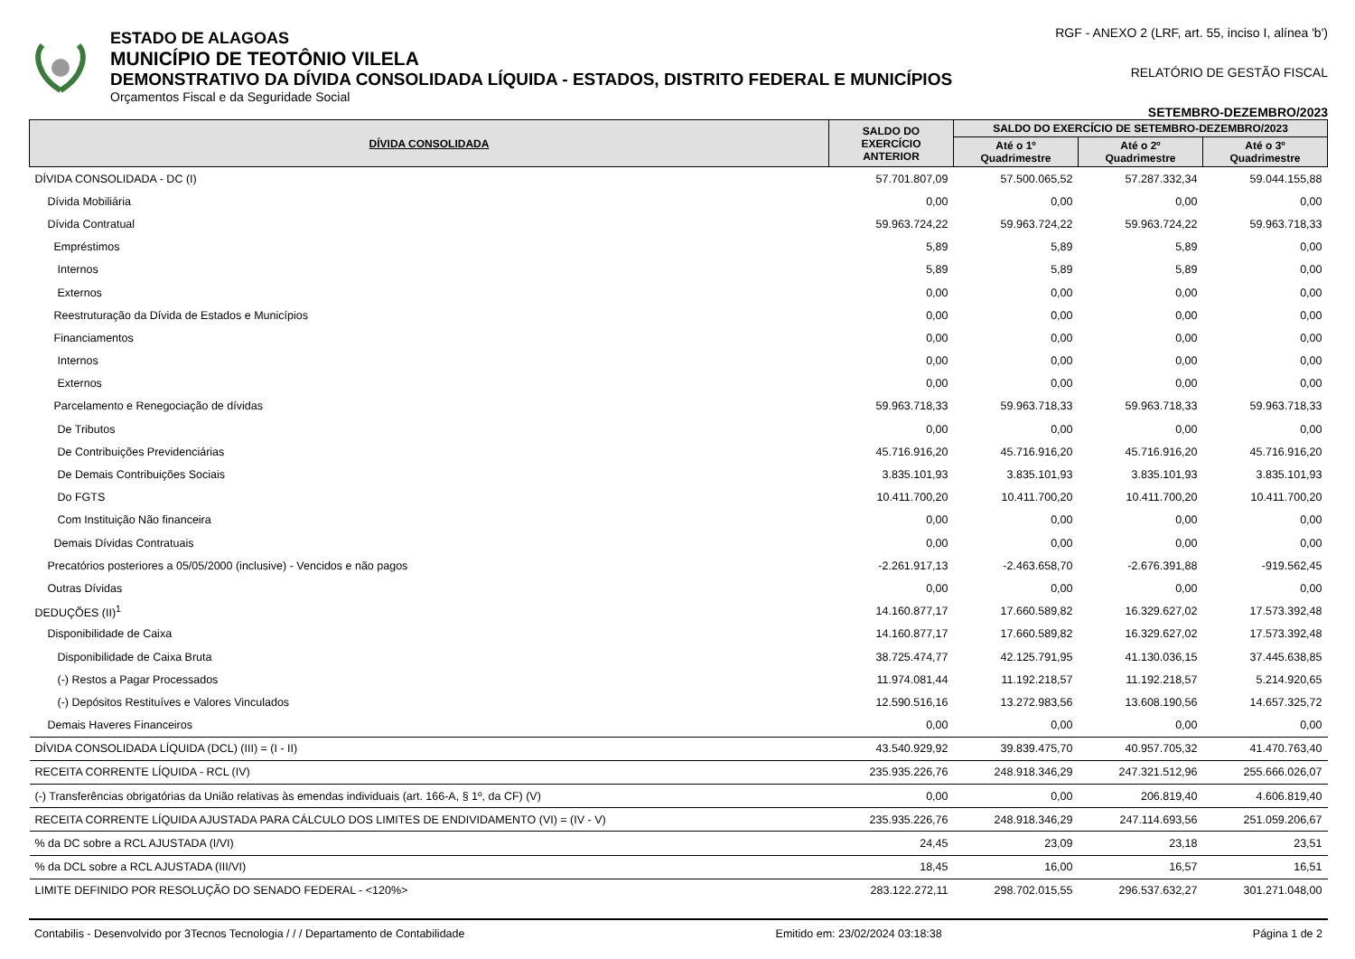ESTADO DE ALAGOAS
MUNICÍPIO DE TEOTÔNIO VILELA
DEMONSTRATIVO DA DÍVIDA CONSOLIDADA LÍQUIDA - ESTADOS, DISTRITO FEDERAL E MUNICÍPIOS
Orçamentos Fiscal e da Seguridade Social
RGF - ANEXO 2 (LRF, art. 55, inciso I, alínea 'b')
RELATÓRIO DE GESTÃO FISCAL
SETEMBRO-DEZEMBRO/2023
| DÍVIDA CONSOLIDADA | SALDO DO EXERCÍCIO ANTERIOR | SALDO DO EXERCÍCIO DE SETEMBRO-DEZEMBRO/2023 | | |
| --- | --- | --- | --- | --- |
| | | Até o 1º Quadrimestre | Até o 2º Quadrimestre | Até o 3º Quadrimestre |
| DÍVIDA CONSOLIDADA - DC (I) | 57.701.807,09 | 57.500.065,52 | 57.287.332,34 | 59.044.155,88 |
| Dívida Mobiliária | 0,00 | 0,00 | 0,00 | 0,00 |
| Dívida Contratual | 59.963.724,22 | 59.963.724,22 | 59.963.724,22 | 59.963.718,33 |
| Empréstimos | 5,89 | 5,89 | 5,89 | 0,00 |
| Internos | 5,89 | 5,89 | 5,89 | 0,00 |
| Externos | 0,00 | 0,00 | 0,00 | 0,00 |
| Reestruturação da Dívida de Estados e Municípios | 0,00 | 0,00 | 0,00 | 0,00 |
| Financiamentos | 0,00 | 0,00 | 0,00 | 0,00 |
| Internos | 0,00 | 0,00 | 0,00 | 0,00 |
| Externos | 0,00 | 0,00 | 0,00 | 0,00 |
| Parcelamento e Renegociação de dívidas | 59.963.718,33 | 59.963.718,33 | 59.963.718,33 | 59.963.718,33 |
| De Tributos | 0,00 | 0,00 | 0,00 | 0,00 |
| De Contribuições Previdenciárias | 45.716.916,20 | 45.716.916,20 | 45.716.916,20 | 45.716.916,20 |
| De Demais Contribuições Sociais | 3.835.101,93 | 3.835.101,93 | 3.835.101,93 | 3.835.101,93 |
| Do FGTS | 10.411.700,20 | 10.411.700,20 | 10.411.700,20 | 10.411.700,20 |
| Com Instituição Não financeira | 0,00 | 0,00 | 0,00 | 0,00 |
| Demais Dívidas Contratuais | 0,00 | 0,00 | 0,00 | 0,00 |
| Precatórios posteriores a 05/05/2000 (inclusive) - Vencidos e não pagos | -2.261.917,13 | -2.463.658,70 | -2.676.391,88 | -919.562,45 |
| Outras Dívidas | 0,00 | 0,00 | 0,00 | 0,00 |
| DEDUÇÕES (II)<sup>1</sup> | 14.160.877,17 | 17.660.589,82 | 16.329.627,02 | 17.573.392,48 |
| Disponibilidade de Caixa | 14.160.877,17 | 17.660.589,82 | 16.329.627,02 | 17.573.392,48 |
| Disponibilidade de Caixa Bruta | 38.725.474,77 | 42.125.791,95 | 41.130.036,15 | 37.445.638,85 |
| (-) Restos a Pagar Processados | 11.974.081,44 | 11.192.218,57 | 11.192.218,57 | 5.214.920,65 |
| (-) Depósitos Restituíves e Valores Vinculados | 12.590.516,16 | 13.272.983,56 | 13.608.190,56 | 14.657.325,72 |
| Demais Haveres Financeiros | 0,00 | 0,00 | 0,00 | 0,00 |
| DÍVIDA CONSOLIDADA LÍQUIDA (DCL) (III) = (I - II) | 43.540.929,92 | 39.839.475,70 | 40.957.705,32 | 41.470.763,40 |
| RECEITA CORRENTE LÍQUIDA - RCL (IV) | 235.935.226,76 | 248.918.346,29 | 247.321.512,96 | 255.666.026,07 |
| (-) Transferências obrigatórias da União relativas às emendas individuais (art. 166-A, § 1º, da CF) (V) | 0,00 | 0,00 | 206.819,40 | 4.606.819,40 |
| RECEITA CORRENTE LÍQUIDA AJUSTADA PARA CÁLCULO DOS LIMITES DE ENDIVIDAMENTO (VI) = (IV - V) | 235.935.226,76 | 248.918.346,29 | 247.114.693,56 | 251.059.206,67 |
| % da DC sobre a RCL AJUSTADA (I/VI) | 24,45 | 23,09 | 23,18 | 23,51 |
| % da DCL sobre a RCL AJUSTADA (III/VI) | 18,45 | 16,00 | 16,57 | 16,51 |
| LIMITE DEFINIDO POR RESOLUÇÃO DO SENADO FEDERAL - <120%> | 283.122.272,11 | 298.702.015,55 | 296.537.632,27 | 301.271.048,00 |
Contabilis - Desenvolvido por 3Tecnos Tecnologia / / / Departamento de Contabilidade Emitido em: 23/02/2024 03:18:38 Página 1 de 2